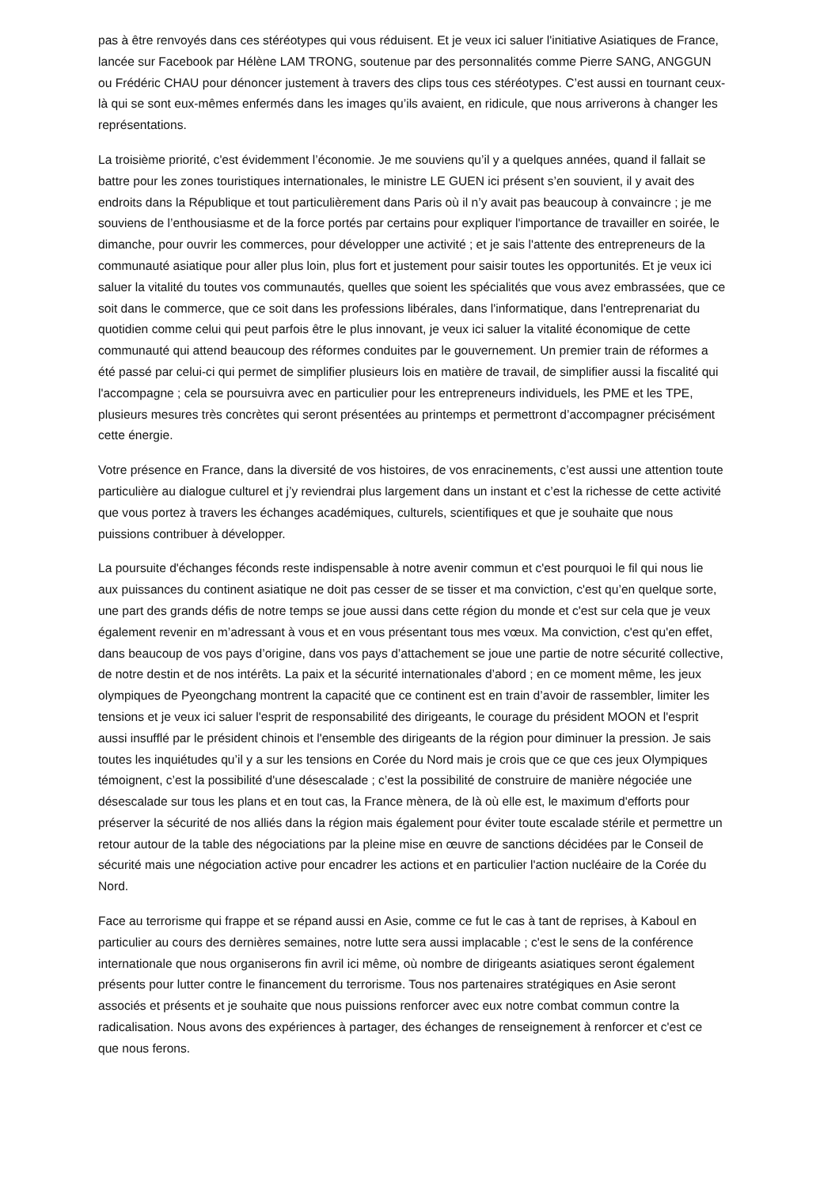pas à être renvoyés dans ces stéréotypes qui vous réduisent. Et je veux ici saluer l'initiative Asiatiques de France, lancée sur Facebook par Hélène LAM TRONG, soutenue par des personnalités comme Pierre SANG, ANGGUN ou Frédéric CHAU pour dénoncer justement à travers des clips tous ces stéréotypes. C’est aussi en tournant ceux-là qui se sont eux-mêmes enfermés dans les images qu’ils avaient, en ridicule, que nous arriverons à changer les représentations.
La troisième priorité, c'est évidemment l’économie. Je me souviens qu’il y a quelques années, quand il fallait se battre pour les zones touristiques internationales, le ministre LE GUEN ici présent s’en souvient, il y avait des endroits dans la République et tout particulièrement dans Paris où il n’y avait pas beaucoup à convaincre ; je me souviens de l’enthousiasme et de la force portés par certains pour expliquer l'importance de travailler en soirée, le dimanche, pour ouvrir les commerces, pour développer une activité ; et je sais l'attente des entrepreneurs de la communauté asiatique pour aller plus loin, plus fort et justement pour saisir toutes les opportunités. Et je veux ici saluer la vitalité du toutes vos communautés, quelles que soient les spécialités que vous avez embrassées, que ce soit dans le commerce, que ce soit dans les professions libérales, dans l'informatique, dans l'entreprenariat du quotidien comme celui qui peut parfois être le plus innovant, je veux ici saluer la vitalité économique de cette communauté qui attend beaucoup des réformes conduites par le gouvernement. Un premier train de réformes a été passé par celui-ci qui permet de simplifier plusieurs lois en matière de travail, de simplifier aussi la fiscalité qui l'accompagne ; cela se poursuivra avec en particulier pour les entrepreneurs individuels, les PME et les TPE, plusieurs mesures très concrètes qui seront présentées au printemps et permettront d’accompagner précisément cette énergie.
Votre présence en France, dans la diversité de vos histoires, de vos enracinements, c’est aussi une attention toute particulière au dialogue culturel et j’y reviendrai plus largement dans un instant et c’est la richesse de cette activité que vous portez à travers les échanges académiques, culturels, scientifiques et que je souhaite que nous puissions contribuer à développer.
La poursuite d'échanges féconds reste indispensable à notre avenir commun et c'est pourquoi le fil qui nous lie aux puissances du continent asiatique ne doit pas cesser de se tisser et ma conviction, c'est qu’en quelque sorte, une part des grands défis de notre temps se joue aussi dans cette région du monde et c'est sur cela que je veux également revenir en m’adressant à vous et en vous présentant tous mes vœux. Ma conviction, c'est qu'en effet, dans beaucoup de vos pays d’origine, dans vos pays d’attachement se joue une partie de notre sécurité collective, de notre destin et de nos intérêts. La paix et la sécurité internationales d’abord ; en ce moment même, les jeux olympiques de Pyeongchang montrent la capacité que ce continent est en train d’avoir de rassembler, limiter les tensions et je veux ici saluer l'esprit de responsabilité des dirigeants, le courage du président MOON et l'esprit aussi insufflé par le président chinois et l'ensemble des dirigeants de la région pour diminuer la pression. Je sais toutes les inquiétudes qu’il y a sur les tensions en Corée du Nord mais je crois que ce que ces jeux Olympiques témoignent, c’est la possibilité d'une désescalade ; c’est la possibilité de construire de manière négociée une désescalade sur tous les plans et en tout cas, la France mènera, de là où elle est, le maximum d'efforts pour préserver la sécurité de nos alliés dans la région mais également pour éviter toute escalade stérile et permettre un retour autour de la table des négociations par la pleine mise en œuvre de sanctions décidées par le Conseil de sécurité mais une négociation active pour encadrer les actions et en particulier l'action nucléaire de la Corée du Nord.
Face au terrorisme qui frappe et se répand aussi en Asie, comme ce fut le cas à tant de reprises, à Kaboul en particulier au cours des dernières semaines, notre lutte sera aussi implacable ; c'est le sens de la conférence internationale que nous organiserons fin avril ici même, où nombre de dirigeants asiatiques seront également présents pour lutter contre le financement du terrorisme. Tous nos partenaires stratégiques en Asie seront associés et présents et je souhaite que nous puissions renforcer avec eux notre combat commun contre la radicalisation. Nous avons des expériences à partager, des échanges de renseignement à renforcer et c'est ce que nous ferons.